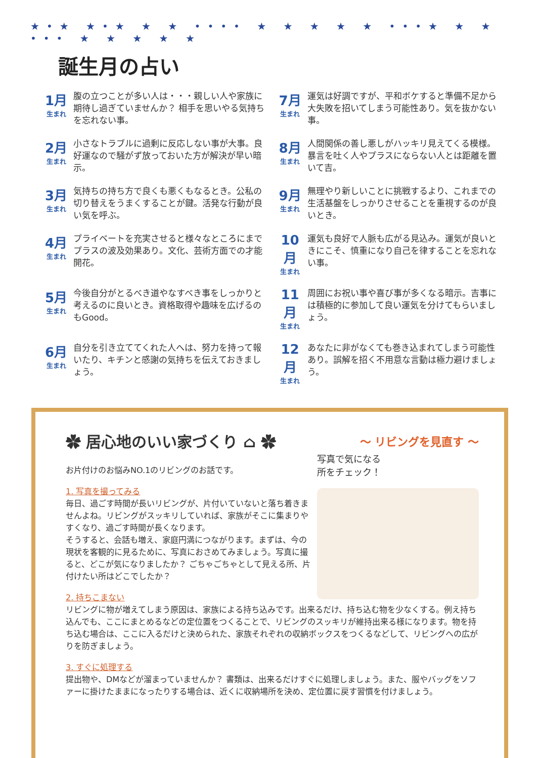★•★ ★•★ ★ ★ •••• ★ ★ ★ ★ ★ •••★ ★ ★ ••• ★ ★ ★ ★ ★
誕生月の占い
1月
生まれ
腹の立つことが多い人は・・・親しい人や家族に期待し過ぎていませんか？ 相手を思いやる気持ちを忘れない事。
7月
生まれ
運気は好調ですが、平和ボケすると準備不足から大失敗を招いてしまう可能性あり。気を抜かない事。
2月
生まれ
小さなトラブルに過剰に反応しない事が大事。良好運なので騒がず放っておいた方が解決が早い暗示。
8月
生まれ
人間関係の善し悪しがハッキリ見えてくる模様。暴言を吐く人やプラスにならない人とは距離を置いて吉。
3月
生まれ
気持ちの持ち方で良くも悪くもなるとき。公私の切り替えをうまくすることが鍵。活発な行動が良い気を呼ぶ。
9月
生まれ
無理やり新しいことに挑戦するより、これまでの生活基盤をしっかりさせることを重視するのが良いとき。
4月
生まれ
プライベートを充実させると様々なところにまでプラスの波及効果あり。文化、芸術方面での才能開花。
10月
生まれ
運気も良好で人脈も広がる見込み。運気が良いときにこそ、慎重になり自己を律することを忘れない事。
5月
生まれ
今後自分がとるべき道やなすべき事をしっかりと考えるのに良いとき。資格取得や趣味を広げるのもGood。
11月
生まれ
周囲にお祝い事や喜び事が多くなる暗示。吉事には積極的に参加して良い運気を分けてもらいましょう。
6月
生まれ
自分を引き立ててくれた人へは、努力を持って報いたり、キチンと感謝の気持ちを伝えておきましょう。
12月
生まれ
あなたに非がなくても巻き込まれてしまう可能性あり。誤解を招く不用意な言動は極力避けましょう。
✿ 居心地のいい家づくり ⌂ ✿
～ リビングを見直す ～
写真で気になる
所をチェック！
お片付けのお悩みNO.1のリビングのお話です。
1. 写真を撮ってみる
毎日、過ごす時間が長いリビングが、片付いていないと落ち着きませんよね。リビングがスッキリしていれば、家族がそこに集まりやすくなり、過ごす時間が長くなります。
そうすると、会話も増え、家庭円満につながります。まずは、今の現状を客観的に見るために、写真におさめてみましょう。写真に撮ると、どこが気になりましたか？ ごちゃごちゃとして見える所、片付けたい所はどこでしたか？
2. 持ちこまない
リビングに物が増えてしまう原因は、家族による持ち込みです。出来るだけ、持ち込む物を少なくする。例え持ち込んでも、ここにまとめるなどの定位置をつくることで、リビングのスッキリが維持出来る様になります。物を持ち込む場合は、ここに入るだけと決められた、家族それぞれの収納ボックスをつくるなどして、リビングへの広がりを防ぎましょう。
3. すぐに処理する
提出物や、DMなどが溜まっていませんか？ 書類は、出来るだけすぐに処理しましょう。また、服やバッグをソファーに掛けたままになったりする場合は、近くに収納場所を決め、定位置に戻す習慣を付けましょう。